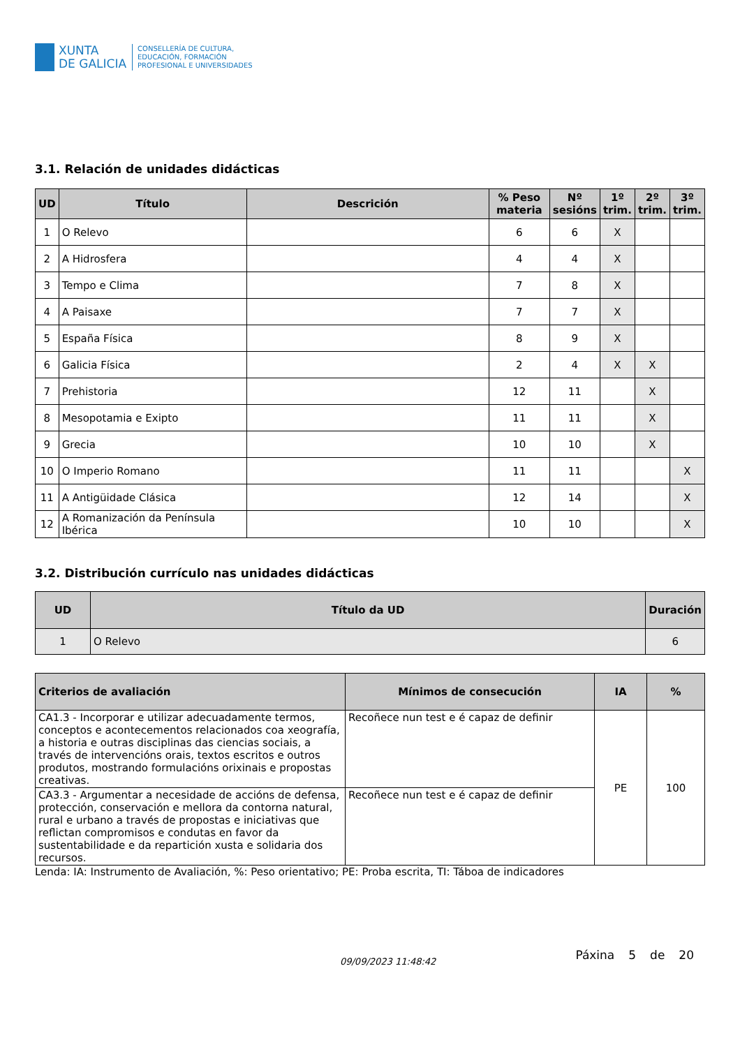XUNTA
DE GALICIA
CONSELLERÍA DE CULTURA,
EDUCACIÓN, FORMACIÓN
PROFESIONAL E UNIVERSIDADES
3.1. Relación de unidades didácticas
| UD | Título | Descrición | % Peso materia | Nº sesións | 1º trim. | 2º trim. | 3º trim. |
| --- | --- | --- | --- | --- | --- | --- | --- |
| 1 | O Relevo | | 6 | 6 | X | | |
| 2 | A Hidrosfera | | 4 | 4 | X | | |
| 3 | Tempo e Clima | | 7 | 8 | X | | |
| 4 | A Paisaxe | | 7 | 7 | X | | |
| 5 | España Física | | 8 | 9 | X | | |
| 6 | Galicia Física | | 2 | 4 | X | X | |
| 7 | Prehistoria | | 12 | 11 | | X | |
| 8 | Mesopotamia e Exipto | | 11 | 11 | | X | |
| 9 | Grecia | | 10 | 10 | | X | |
| 10 | O Imperio Romano | | 11 | 11 | | | X |
| 11 | A Antigüidade Clásica | | 12 | 14 | | | X |
| 12 | A Romanización da Península Ibérica | | 10 | 10 | | | X |
3.2. Distribución currículo nas unidades didácticas
| UD | Título da UD | Duración |
| --- | --- | --- |
| 1 | O Relevo | 6 |
| Criterios de avaliación | Mínimos de consecución | IA | % |
| --- | --- | --- | --- |
| CA1.3 - Incorporar e utilizar adecuadamente termos, conceptos e acontecementos relacionados coa xeografía, a historia e outras disciplinas das ciencias sociais, a través de intervencións orais, textos escritos e outros produtos, mostrando formulacións orixinais e propostas creativas. | Recoñece nun test e é capaz de definir | PE | 100 |
| CA3.3 - Argumentar a necesidade de accións de defensa, protección, conservación e mellora da contorna natural, rural e urbano a través de propostas e iniciativas que reflictan compromisos e condutas en favor da sustentabilidade e da repartición xusta e solidaria dos recursos. | Recoñece nun test e é capaz de definir | | |
Lenda: IA: Instrumento de Avaliación, %: Peso orientativo; PE: Proba escrita, TI: Táboa de indicadores
09/09/2023 11:48:42 Páxina 5 de 20